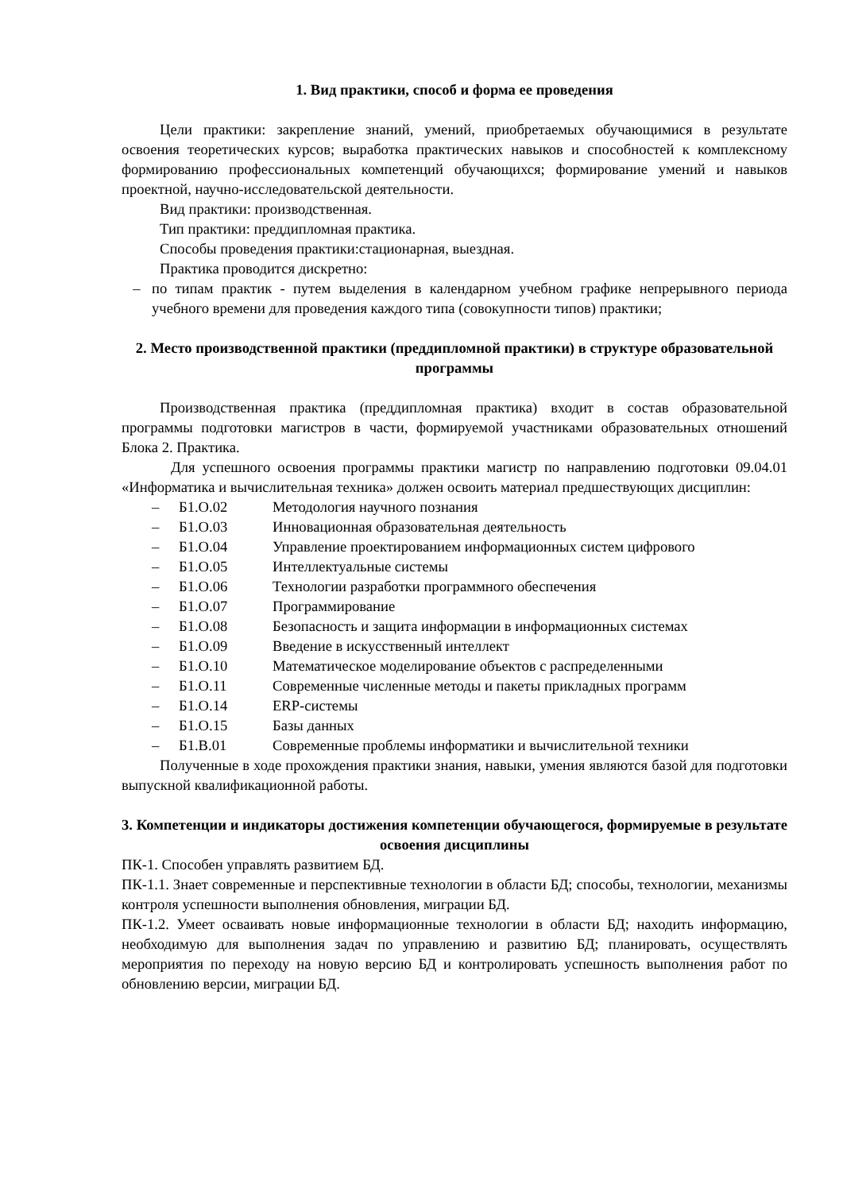1. Вид практики, способ и форма ее проведения
Цели практики: закрепление знаний, умений, приобретаемых обучающимися в результате освоения теоретических курсов; выработка практических навыков и способностей к комплексному формированию профессиональных компетенций обучающихся; формирование умений и навыков проектной, научно-исследовательской деятельности.
Вид практики: производственная.
Тип практики: преддипломная практика.
Способы проведения практики:стационарная, выездная.
Практика проводится дискретно:
– по типам практик - путем выделения в календарном учебном графике непрерывного периода учебного времени для проведения каждого типа (совокупности типов) практики;
2. Место производственной практики (преддипломной практики) в структуре образовательной программы
Производственная практика (преддипломная практика) входит в состав образовательной программы подготовки магистров в части, формируемой участниками образовательных отношений Блока 2. Практика.
Для успешного освоения программы практики магистр по направлению подготовки 09.04.01 «Информатика и вычислительная техника» должен освоить материал предшествующих дисциплин:
– Б1.О.02 Методология научного познания
– Б1.О.03 Инновационная образовательная деятельность
– Б1.О.04 Управление проектированием информационных систем цифрового
– Б1.О.05 Интеллектуальные системы
– Б1.О.06 Технологии разработки программного обеспечения
– Б1.О.07 Программирование
– Б1.О.08 Безопасность и защита информации в информационных системах
– Б1.О.09 Введение в искусственный интеллект
– Б1.О.10 Математическое моделирование объектов с распределенными
– Б1.О.11 Современные численные методы и пакеты прикладных программ
– Б1.О.14 ERP-системы
– Б1.О.15 Базы данных
– Б1.В.01 Современные проблемы информатики и вычислительной техники
Полученные в ходе прохождения практики знания, навыки, умения являются базой для подготовки выпускной квалификационной работы.
3. Компетенции и индикаторы достижения компетенции обучающегося, формируемые в результате освоения дисциплины
ПК-1. Способен управлять развитием БД.
ПК-1.1. Знает современные и перспективные технологии в области БД; способы, технологии, механизмы контроля успешности выполнения обновления, миграции БД.
ПК-1.2. Умеет осваивать новые информационные технологии в области БД; находить информацию, необходимую для выполнения задач по управлению и развитию БД; планировать, осуществлять мероприятия по переходу на новую версию БД и контролировать успешность выполнения работ по обновлению версии, миграции БД.